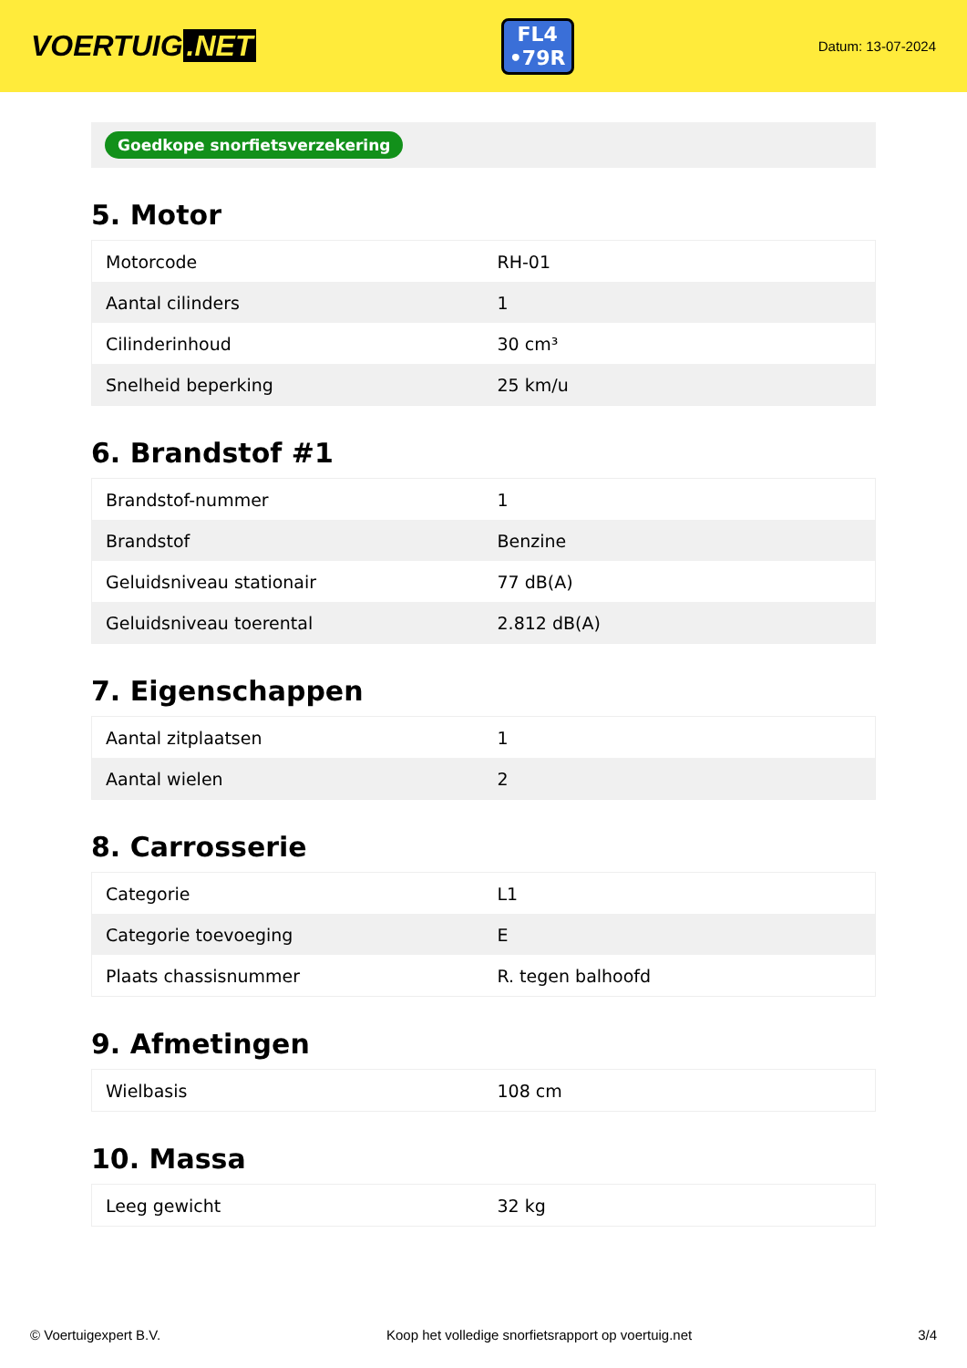VOERTUIG.NET
FL4
•79R
Datum: 13-07-2024
Goedkope snorfietsverzekering
5. Motor
| Motorcode | RH-01 |
| Aantal cilinders | 1 |
| Cilinderinhoud | 30 cm³ |
| Snelheid beperking | 25 km/u |
6. Brandstof #1
| Brandstof-nummer | 1 |
| Brandstof | Benzine |
| Geluidsniveau stationair | 77 dB(A) |
| Geluidsniveau toerental | 2.812 dB(A) |
7. Eigenschappen
| Aantal zitplaatsen | 1 |
| Aantal wielen | 2 |
8. Carrosserie
| Categorie | L1 |
| Categorie toevoeging | E |
| Plaats chassisnummer | R. tegen balhoofd |
9. Afmetingen
| Wielbasis | 108 cm |
10. Massa
| Leeg gewicht | 32 kg |
© Voertuigexpert B.V. Koop het volledige snorfietsrapport op voertuig.net 3/4